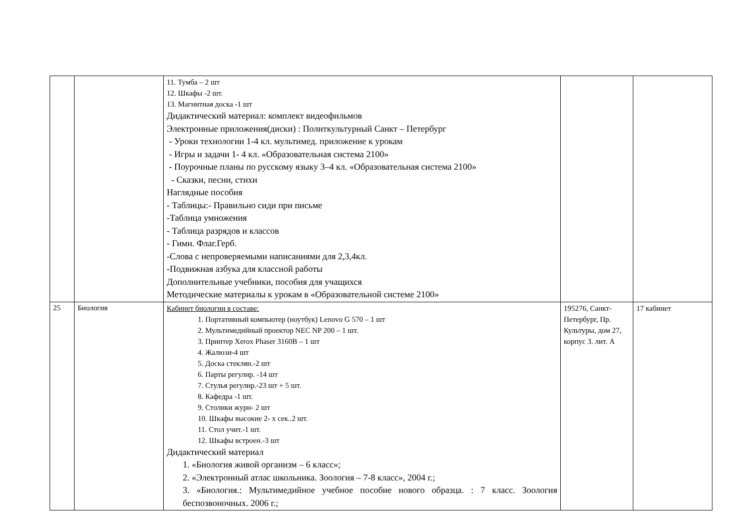| | | 11. Тумба – 2 шт 12. Шкафы -2 шт. 13. Магнитная доска -1 шт Дидактический материал: комплект видеофильмов Электронные приложения(диски) : Политкультурный Санкт – Петербург - Уроки технологии 1-4 кл. мультимед. приложение к урокам - Игры и задачи 1- 4 кл. «Образовательная система 2100» - Поурочные планы по русскому языку 3–4 кл. «Образовательная система 2100» - Сказки, песни, стихи Наглядные пособия - Таблицы:- Правильно сиди при письме -Таблица умножения - Таблица разрядов и классов - Гимн. Флаг.Герб. -Слова с непроверяемыми написаниями для 2,3,4кл. -Подвижная азбука для классной работы Дополнительные учебники, пособия для учащихся Методические материалы к урокам в «Образовательной системе 2100» | | |
| 25 | Биология | Кабинет биологии в составе: 1. Портативный компьютер (ноутбук) Lenovo G 570 – 1 шт 2. Мультимедийный проектор NEC NP 200 – 1 шт. 3. Принтер Xerox Phaser 3160B – 1 шт 4. Жалюзи-4 шт 5. Доска стеклян.-2 шт 6. Парты регулир. -14 шт 7. Стулья регулир.-23 шт + 5 шт. 8. Кафедра -1 шт. 9. Столики журн- 2 шт 10. Шкафы высокие 2- х сек..2 шт. 11. Стол учит.-1 шт. 12. Шкафы встроен.-3 шт Дидактический материал 1. «Биология живой организм – 6 класс»; 2. «Электронный атлас школьника. Зоология – 7-8 класс», 2004 г.; 3. «Биология.: Мультимедийное учебное пособие нового образца. : 7 класс. Зоология беспозвоночных. 2006 г.; | 195276, Санкт-Петербург, Пр. Культуры, дом 27, корпус 3. лит. А | 17 кабинет |